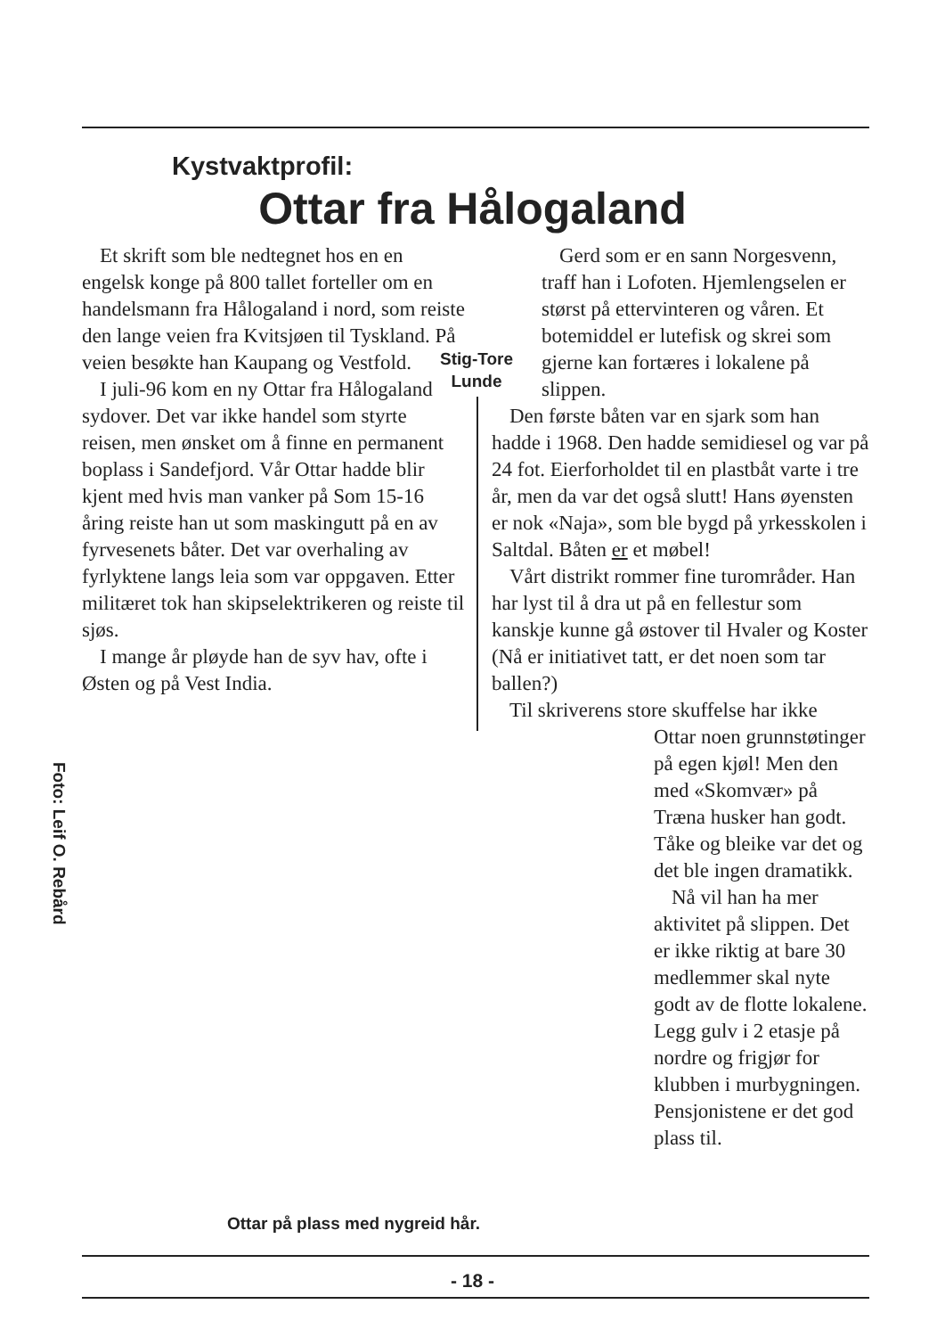Kystvaktprofil:
Ottar fra Hålogaland
Et skrift som ble nedtegnet hos en en engelsk konge på 800 tallet forteller om en handelsmann fra Hålogaland i nord, som reiste den lange veien fra Kvitsjøen til Tyskland. På veien besøkte han Kaupang og Vestfold.
I juli-96 kom en ny Ottar fra Hålogaland sydover. Det var ikke handel som styrte reisen, men ønsket om å finne en permanent boplass i Sandefjord. Vår Ottar hadde blir kjent med hvis man vanker på Som 15-16 åring reiste han ut som maskingutt på en av fyrvesenets båter. Det var overhaling av fyrlyktene langs leia som var oppgaven. Etter militæret tok han skipselektrikeren og reiste til sjøs.
I mange år pløyde han de syv hav, ofte i Østen og på Vest India.
Stig-Tore Lunde
Gerd som er en sann Norgesvenn, traff han i Lofoten. Hjemlengselen er størst på ettervinteren og våren. Et botemiddel er lutefisk og skrei som gjerne kan fortæres i lokalene på slippen.
Den første båten var en sjark som han hadde i 1968. Den hadde semidiesel og var på 24 fot. Eierforholdet til en plastbåt varte i tre år, men da var det også slutt! Hans øyensten er nok «Naja», som ble bygd på yrkesskolen i Saltdal. Båten er et møbel!
Vårt distrikt rommer fine turområder. Han har lyst til å dra ut på en fellestur som kanskje kunne gå østover til Hvaler og Koster (Nå er initiativet tatt, er det noen som tar ballen?)
Til skriverens store skuffelse har ikke
Ottar noen grunnstøtinger på egen kjøl! Men den med «Skomvær» på Træna husker han godt. Tåke og bleike var det og det ble ingen dramatikk.
Nå vil han ha mer
aktivitet på slippen. Det er ikke riktig at bare 30 medlemmer skal nyte godt av de flotte lokalene. Legg gulv i 2 etasje på nordre og frigjør for klubben i murbygningen. Pensjonistene er det god plass til.
Foto: Leif O. Rebård
Ottar på plass med nygreid hår.
- 18 -